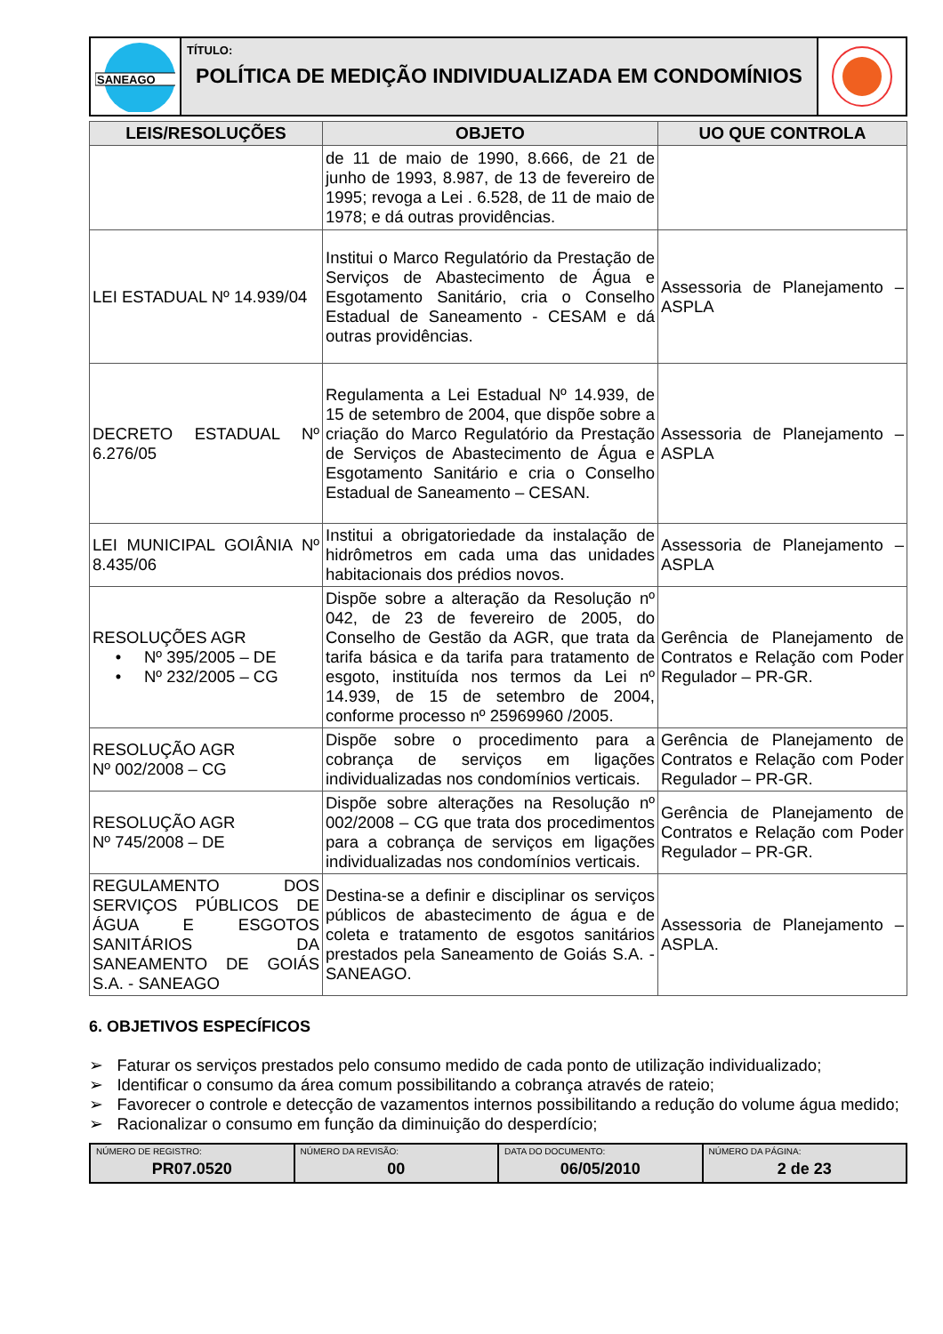SANEAGO
TÍTULO:
POLÍTICA DE MEDIÇÃO INDIVIDUALIZADA EM CONDOMÍNIOS
| LEIS/RESOLUÇÕES | OBJETO | UO QUE CONTROLA |
| --- | --- | --- |
| | de 11 de maio de 1990, 8.666, de 21 de junho de 1993, 8.987, de 13 de fevereiro de 1995; revoga a Lei . 6.528, de 11 de maio de 1978; e dá outras providências. | |
| LEI ESTADUAL Nº 14.939/04 | Institui o Marco Regulatório da Prestação de Serviços de Abastecimento de Água e Esgotamento Sanitário, cria o Conselho Estadual de Saneamento - CESAM e dá outras providências. | Assessoria de Planejamento – ASPLA |
| DECRETO ESTADUAL Nº 6.276/05 | Regulamenta a Lei Estadual Nº 14.939, de 15 de setembro de 2004, que dispõe sobre a criação do Marco Regulatório da Prestação de Serviços de Abastecimento de Água e Esgotamento Sanitário e cria o Conselho Estadual de Saneamento – CESAN. | Assessoria de Planejamento – ASPLA |
| LEI MUNICIPAL GOIÂNIA Nº 8.435/06 | Institui a obrigatoriedade da instalação de hidrômetros em cada uma das unidades habitacionais dos prédios novos. | Assessoria de Planejamento – ASPLA |
| RESOLUÇÕES AGR • Nº 395/2005 – DE • Nº 232/2005 – CG | Dispõe sobre a alteração da Resolução nº 042, de 23 de fevereiro de 2005, do Conselho de Gestão da AGR, que trata da tarifa básica e da tarifa para tratamento de esgoto, instituída nos termos da Lei nº 14.939, de 15 de setembro de 2004, conforme processo nº 25969960 /2005. | Gerência de Planejamento de Contratos e Relação com Poder Regulador – PR-GR. |
| RESOLUÇÃO AGR Nº 002/2008 – CG | Dispõe sobre o procedimento para a cobrança de serviços em ligações individualizadas nos condomínios verticais. | Gerência de Planejamento de Contratos e Relação com Poder Regulador – PR-GR. |
| RESOLUÇÃO AGR Nº 745/2008 – DE | Dispõe sobre alterações na Resolução nº 002/2008 – CG que trata dos procedimentos para a cobrança de serviços em ligações individualizadas nos condomínios verticais. | Gerência de Planejamento de Contratos e Relação com Poder Regulador – PR-GR. |
| REGULAMENTO DOS SERVIÇOS PÚBLICOS DE ÁGUA E ESGOTOS SANITÁRIOS DA SANEAMENTO DE GOIÁS S.A. - SANEAGO | Destina-se a definir e disciplinar os serviços públicos de abastecimento de água e de coleta e tratamento de esgotos sanitários prestados pela Saneamento de Goiás S.A. - SANEAGO. | Assessoria de Planejamento – ASPLA. |
6. OBJETIVOS ESPECÍFICOS
➢ Faturar os serviços prestados pelo consumo medido de cada ponto de utilização individualizado;
➢ Identificar o consumo da área comum possibilitando a cobrança através de rateio;
➢ Favorecer o controle e detecção de vazamentos internos possibilitando a redução do volume água medido;
➢ Racionalizar o consumo em função da diminuição do desperdício;
NÚMERO DE REGISTRO:
PR07.0520
NÚMERO DA REVISÃO:
00
DATA DO DOCUMENTO:
06/05/2010
NÚMERO DA PÁGINA:
2 de 23